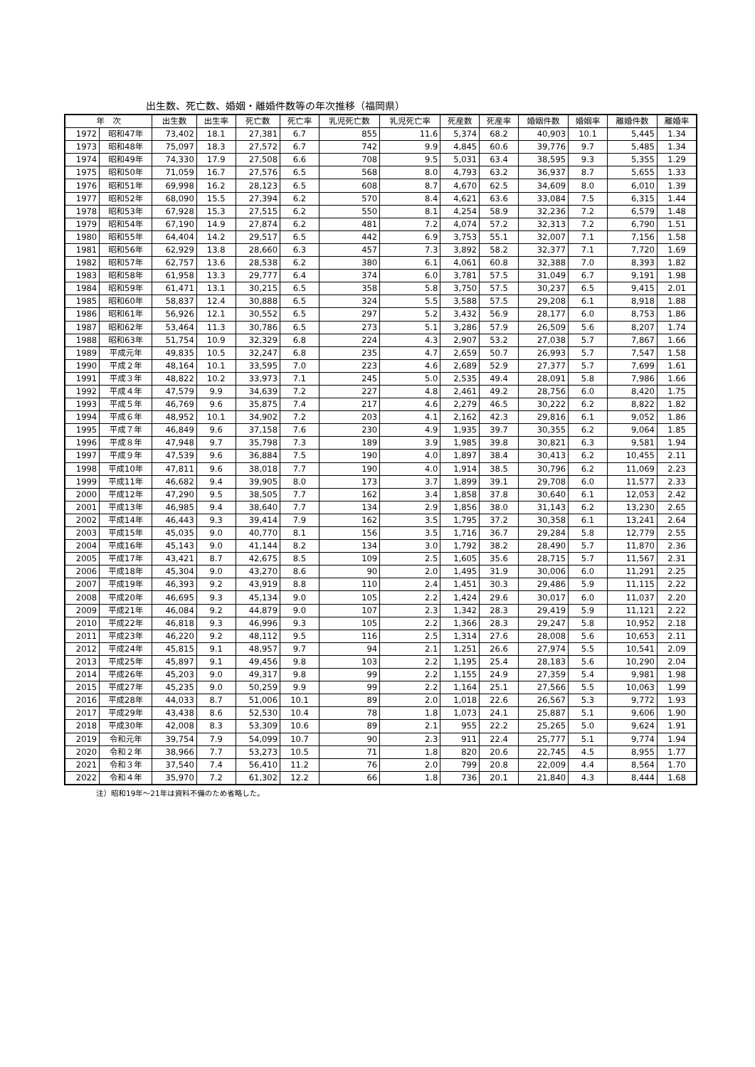出生数、死亡数、婚姻・離婚件数等の年次推移（福岡県）
| 年 次 | | 出生数 | 出生率 | 死亡数 | 死亡率 | 乳児死亡数 | 乳児死亡率 | 死産数 | 死産率 | 婚姻件数 | 婚姻率 | 離婚件数 | 離婚率 |
| --- | --- | --- | --- | --- | --- | --- | --- | --- | --- | --- | --- | --- | --- |
| 1972 | 昭和47年 | 73,402 | 18.1 | 27,381 | 6.7 | 855 | 11.6 | 5,374 | 68.2 | 40,903 | 10.1 | 5,445 | 1.34 |
| 1973 | 昭和48年 | 75,097 | 18.3 | 27,572 | 6.7 | 742 | 9.9 | 4,845 | 60.6 | 39,776 | 9.7 | 5,485 | 1.34 |
| 1974 | 昭和49年 | 74,330 | 17.9 | 27,508 | 6.6 | 708 | 9.5 | 5,031 | 63.4 | 38,595 | 9.3 | 5,355 | 1.29 |
| 1975 | 昭和50年 | 71,059 | 16.7 | 27,576 | 6.5 | 568 | 8.0 | 4,793 | 63.2 | 36,937 | 8.7 | 5,655 | 1.33 |
| 1976 | 昭和51年 | 69,998 | 16.2 | 28,123 | 6.5 | 608 | 8.7 | 4,670 | 62.5 | 34,609 | 8.0 | 6,010 | 1.39 |
| 1977 | 昭和52年 | 68,090 | 15.5 | 27,394 | 6.2 | 570 | 8.4 | 4,621 | 63.6 | 33,084 | 7.5 | 6,315 | 1.44 |
| 1978 | 昭和53年 | 67,928 | 15.3 | 27,515 | 6.2 | 550 | 8.1 | 4,254 | 58.9 | 32,236 | 7.2 | 6,579 | 1.48 |
| 1979 | 昭和54年 | 67,190 | 14.9 | 27,874 | 6.2 | 481 | 7.2 | 4,074 | 57.2 | 32,313 | 7.2 | 6,790 | 1.51 |
| 1980 | 昭和55年 | 64,404 | 14.2 | 29,517 | 6.5 | 442 | 6.9 | 3,753 | 55.1 | 32,007 | 7.1 | 7,156 | 1.58 |
| 1981 | 昭和56年 | 62,929 | 13.8 | 28,660 | 6.3 | 457 | 7.3 | 3,892 | 58.2 | 32,377 | 7.1 | 7,720 | 1.69 |
| 1982 | 昭和57年 | 62,757 | 13.6 | 28,538 | 6.2 | 380 | 6.1 | 4,061 | 60.8 | 32,388 | 7.0 | 8,393 | 1.82 |
| 1983 | 昭和58年 | 61,958 | 13.3 | 29,777 | 6.4 | 374 | 6.0 | 3,781 | 57.5 | 31,049 | 6.7 | 9,191 | 1.98 |
| 1984 | 昭和59年 | 61,471 | 13.1 | 30,215 | 6.5 | 358 | 5.8 | 3,750 | 57.5 | 30,237 | 6.5 | 9,415 | 2.01 |
| 1985 | 昭和60年 | 58,837 | 12.4 | 30,888 | 6.5 | 324 | 5.5 | 3,588 | 57.5 | 29,208 | 6.1 | 8,918 | 1.88 |
| 1986 | 昭和61年 | 56,926 | 12.1 | 30,552 | 6.5 | 297 | 5.2 | 3,432 | 56.9 | 28,177 | 6.0 | 8,753 | 1.86 |
| 1987 | 昭和62年 | 53,464 | 11.3 | 30,786 | 6.5 | 273 | 5.1 | 3,286 | 57.9 | 26,509 | 5.6 | 8,207 | 1.74 |
| 1988 | 昭和63年 | 51,754 | 10.9 | 32,329 | 6.8 | 224 | 4.3 | 2,907 | 53.2 | 27,038 | 5.7 | 7,867 | 1.66 |
| 1989 | 平成元年 | 49,835 | 10.5 | 32,247 | 6.8 | 235 | 4.7 | 2,659 | 50.7 | 26,993 | 5.7 | 7,547 | 1.58 |
| 1990 | 平成２年 | 48,164 | 10.1 | 33,595 | 7.0 | 223 | 4.6 | 2,689 | 52.9 | 27,377 | 5.7 | 7,699 | 1.61 |
| 1991 | 平成３年 | 48,822 | 10.2 | 33,973 | 7.1 | 245 | 5.0 | 2,535 | 49.4 | 28,091 | 5.8 | 7,986 | 1.66 |
| 1992 | 平成４年 | 47,579 | 9.9 | 34,639 | 7.2 | 227 | 4.8 | 2,461 | 49.2 | 28,756 | 6.0 | 8,420 | 1.75 |
| 1993 | 平成５年 | 46,769 | 9.6 | 35,875 | 7.4 | 217 | 4.6 | 2,279 | 46.5 | 30,222 | 6.2 | 8,822 | 1.82 |
| 1994 | 平成６年 | 48,952 | 10.1 | 34,902 | 7.2 | 203 | 4.1 | 2,162 | 42.3 | 29,816 | 6.1 | 9,052 | 1.86 |
| 1995 | 平成７年 | 46,849 | 9.6 | 37,158 | 7.6 | 230 | 4.9 | 1,935 | 39.7 | 30,355 | 6.2 | 9,064 | 1.85 |
| 1996 | 平成８年 | 47,948 | 9.7 | 35,798 | 7.3 | 189 | 3.9 | 1,985 | 39.8 | 30,821 | 6.3 | 9,581 | 1.94 |
| 1997 | 平成９年 | 47,539 | 9.6 | 36,884 | 7.5 | 190 | 4.0 | 1,897 | 38.4 | 30,413 | 6.2 | 10,455 | 2.11 |
| 1998 | 平成10年 | 47,811 | 9.6 | 38,018 | 7.7 | 190 | 4.0 | 1,914 | 38.5 | 30,796 | 6.2 | 11,069 | 2.23 |
| 1999 | 平成11年 | 46,682 | 9.4 | 39,905 | 8.0 | 173 | 3.7 | 1,899 | 39.1 | 29,708 | 6.0 | 11,577 | 2.33 |
| 2000 | 平成12年 | 47,290 | 9.5 | 38,505 | 7.7 | 162 | 3.4 | 1,858 | 37.8 | 30,640 | 6.1 | 12,053 | 2.42 |
| 2001 | 平成13年 | 46,985 | 9.4 | 38,640 | 7.7 | 134 | 2.9 | 1,856 | 38.0 | 31,143 | 6.2 | 13,230 | 2.65 |
| 2002 | 平成14年 | 46,443 | 9.3 | 39,414 | 7.9 | 162 | 3.5 | 1,795 | 37.2 | 30,358 | 6.1 | 13,241 | 2.64 |
| 2003 | 平成15年 | 45,035 | 9.0 | 40,770 | 8.1 | 156 | 3.5 | 1,716 | 36.7 | 29,284 | 5.8 | 12,779 | 2.55 |
| 2004 | 平成16年 | 45,143 | 9.0 | 41,144 | 8.2 | 134 | 3.0 | 1,792 | 38.2 | 28,490 | 5.7 | 11,870 | 2.36 |
| 2005 | 平成17年 | 43,421 | 8.7 | 42,675 | 8.5 | 109 | 2.5 | 1,605 | 35.6 | 28,715 | 5.7 | 11,567 | 2.31 |
| 2006 | 平成18年 | 45,304 | 9.0 | 43,270 | 8.6 | 90 | 2.0 | 1,495 | 31.9 | 30,006 | 6.0 | 11,291 | 2.25 |
| 2007 | 平成19年 | 46,393 | 9.2 | 43,919 | 8.8 | 110 | 2.4 | 1,451 | 30.3 | 29,486 | 5.9 | 11,115 | 2.22 |
| 2008 | 平成20年 | 46,695 | 9.3 | 45,134 | 9.0 | 105 | 2.2 | 1,424 | 29.6 | 30,017 | 6.0 | 11,037 | 2.20 |
| 2009 | 平成21年 | 46,084 | 9.2 | 44,879 | 9.0 | 107 | 2.3 | 1,342 | 28.3 | 29,419 | 5.9 | 11,121 | 2.22 |
| 2010 | 平成22年 | 46,818 | 9.3 | 46,996 | 9.3 | 105 | 2.2 | 1,366 | 28.3 | 29,247 | 5.8 | 10,952 | 2.18 |
| 2011 | 平成23年 | 46,220 | 9.2 | 48,112 | 9.5 | 116 | 2.5 | 1,314 | 27.6 | 28,008 | 5.6 | 10,653 | 2.11 |
| 2012 | 平成24年 | 45,815 | 9.1 | 48,957 | 9.7 | 94 | 2.1 | 1,251 | 26.6 | 27,974 | 5.5 | 10,541 | 2.09 |
| 2013 | 平成25年 | 45,897 | 9.1 | 49,456 | 9.8 | 103 | 2.2 | 1,195 | 25.4 | 28,183 | 5.6 | 10,290 | 2.04 |
| 2014 | 平成26年 | 45,203 | 9.0 | 49,317 | 9.8 | 99 | 2.2 | 1,155 | 24.9 | 27,359 | 5.4 | 9,981 | 1.98 |
| 2015 | 平成27年 | 45,235 | 9.0 | 50,259 | 9.9 | 99 | 2.2 | 1,164 | 25.1 | 27,566 | 5.5 | 10,063 | 1.99 |
| 2016 | 平成28年 | 44,033 | 8.7 | 51,006 | 10.1 | 89 | 2.0 | 1,018 | 22.6 | 26,567 | 5.3 | 9,772 | 1.93 |
| 2017 | 平成29年 | 43,438 | 8.6 | 52,530 | 10.4 | 78 | 1.8 | 1,073 | 24.1 | 25,887 | 5.1 | 9,606 | 1.90 |
| 2018 | 平成30年 | 42,008 | 8.3 | 53,309 | 10.6 | 89 | 2.1 | 955 | 22.2 | 25,265 | 5.0 | 9,624 | 1.91 |
| 2019 | 令和元年 | 39,754 | 7.9 | 54,099 | 10.7 | 90 | 2.3 | 911 | 22.4 | 25,777 | 5.1 | 9,774 | 1.94 |
| 2020 | 令和２年 | 38,966 | 7.7 | 53,273 | 10.5 | 71 | 1.8 | 820 | 20.6 | 22,745 | 4.5 | 8,955 | 1.77 |
| 2021 | 令和３年 | 37,540 | 7.4 | 56,410 | 11.2 | 76 | 2.0 | 799 | 20.8 | 22,009 | 4.4 | 8,564 | 1.70 |
| 2022 | 令和４年 | 35,970 | 7.2 | 61,302 | 12.2 | 66 | 1.8 | 736 | 20.1 | 21,840 | 4.3 | 8,444 | 1.68 |
注）昭和19年～21年は資料不備のため省略した。